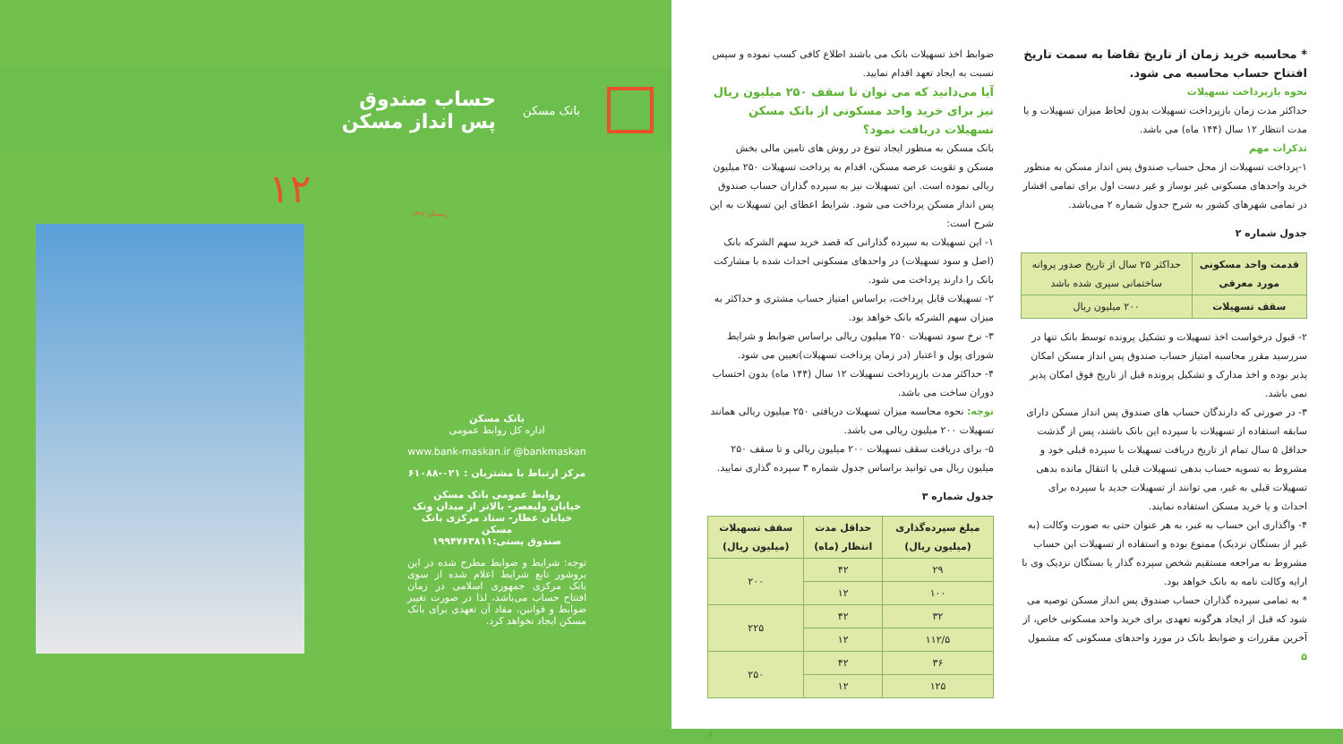بانک مسکن
حساب صندوق
پس انداز مسکن
۱۲
زمستان ۱۳۹۶
بانک مسکن
اداره کل روابط عمومی
www.bank-maskan.ir @bankmaskan
مرکز ارتباط با مشتریان : ۰۲۱-۶۱۰۸۸
روابط عمومی بانک مسکن
خیابان ولیعصر- بالاتر از میدان ونک
خیابان عطار- ستاد مرکزی بانک مسکن
صندوق پستی:۱۹۹۴۷۶۳۸۱۱
توجه: شرایط و ضوابط مطرح شده در این بروشور تابع شرایط اعلام شده از سوی بانک مرکزی جمهوری اسلامی در زمان افتتاح حساب می‌باشد، لذا در صورت تغییر ضوابط و قوانین، مفاد آن تعهدی برای بانک مسکن ایجاد نخواهد کرد.
* محاسبه خرید زمان از تاریخ تقاضا به سمت تاریخ افتتاح حساب محاسبه می شود.
نحوه بازپرداخت تسهیلات
حداکثر مدت زمان بازپرداخت تسهیلات بدون لحاظ میزان تسهیلات و یا مدت انتظار ۱۲ سال (۱۴۴ ماه) می باشد.
تذکرات مهم
۱-پرداخت تسهیلات از محل حساب صندوق پس انداز مسکن به منظور خرید واحدهای مسکونی غیر نوساز و غیر دست اول برای تمامی اقشار در تمامی شهرهای کشور به شرح جدول شماره ۲ می‌باشد.
جدول شماره ۲
| قدمت واحد مسکونی مورد معرفی | حداکثر ۲۵ سال از تاریخ صدور پروانه ساختمانی سپری شده باشد |
| سقف تسهیلات | ۲۰۰ میلیون ریال |
۲- قبول درخواست اخذ تسهیلات و تشکیل پرونده توسط بانک تنها در سررسید مقرر محاسبه امتیاز حساب صندوق پس انداز مسکن امکان پذیر بوده و اخذ مدارک و تشکیل پرونده قبل از تاریخ فوق امکان پذیر نمی باشد.
۳- در صورتی که دارندگان حساب های صندوق پس انداز مسکن دارای سابقه استفاده از تسهیلات با سپرده این بانک باشند، پس از گذشت حداقل ۵ سال تمام از تاریخ دریافت تسهیلات با سپرده قبلی خود و مشروط به تسویه حساب بدهی تسهیلات قبلی یا انتقال مانده بدهی تسهیلات قبلی به غیر، می توانند از تسهیلات جدید با سپرده برای احداث و یا خرید مسکن استفاده نمایند.
۴- واگذاری این حساب به غیر، به هر عنوان حتی به صورت وکالت (به غیر از بستگان نزدیک) ممنوع بوده و استفاده از تسهیلات این حساب مشروط به مراجعه مستقیم شخص سپرده گذار یا بستگان نزدیک وی با ارایه وکالت نامه به بانک خواهد بود.
* به تمامی سپرده گذاران حساب صندوق پس انداز مسکن توصیه می شود که قبل از ایجاد هرگونه تعهدی برای خرید واحد مسکونی خاص، از آخرین مقررات و ضوابط بانک در مورد واحدهای مسکونی که مشمول
۵
ضوابط اخذ تسهیلات بانک می باشند اطلاع کافی کسب نموده و سپس نسبت به ایجاد تعهد اقدام نمایید.
آیا می‌دانید که می توان تا سقف ۲۵۰ میلیون ریال نیز برای خرید واحد مسکونی از بانک مسکن تسهیلات دریافت نمود؟
بانک مسکن به منظور ایجاد تنوع در روش های تامین مالی بخش مسکن و تقویت عرضه مسکن، اقدام به پرداخت تسهیلات ۲۵۰ میلیون ریالی نموده است. این تسهیلات نیز به سپرده گذاران حساب صندوق پس انداز مسکن پرداخت می شود. شرایط اعطای این تسهیلات به این شرح است:
۱- این تسهیلات به سپرده گذارانی که قصد خرید سهم الشرکه بانک (اصل و سود تسهیلات) در واحدهای مسکونی احداث شده با مشارکت بانک را دارند پرداخت می شود.
۲- تسهیلات قابل پرداخت، براساس امتیاز حساب مشتری و حداکثر به میزان سهم الشرکه بانک خواهد بود.
۳- نرخ سود تسهیلات ۲۵۰ میلیون ریالی براساس ضوابط و شرایط شورای پول و اعتبار (در زمان پرداخت تسهیلات)تعیین می شود.
۴- حداکثر مدت بازپرداخت تسهیلات ۱۲ سال (۱۴۴ ماه) بدون احتساب دوران ساخت می باشد.
توجه: نحوه محاسبه میزان تسهیلات دریافتی ۲۵۰ میلیون ریالی همانند تسهیلات ۲۰۰ میلیون ریالی می باشد.
۵- برای دریافت سقف تسهیلات ۲۰۰ میلیون ریالی و تا سقف ۲۵۰ میلیون ریال می توانید براساس جدول شماره ۳ سپرده گذاری نمایید.
جدول شماره ۳
| مبلغ سپرده‌گذاری (میلیون ریال) | حداقل مدت انتظار (ماه) | سقف تسهیلات (میلیون ریال) |
| --- | --- | --- |
| ۲۹ | ۴۲ | ۲۰۰ |
| ۱۰۰ | ۱۲ | |
| ۳۲ | ۴۲ | ۲۲۵ |
| ۱۱۲/۵ | ۱۲ | |
| ۳۶ | ۴۲ | ۲۵۰ |
| ۱۲۵ | ۱۲ | |
۶